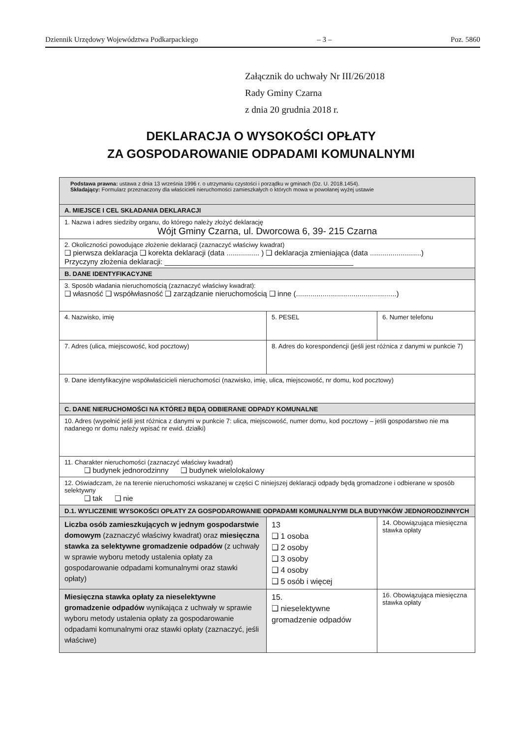Dziennik Urzędowy Województwa Podkarpackiego – 3 – Poz. 5860
Załącznik do uchwały Nr III/26/2018
Rady Gminy Czarna
z dnia 20 grudnia 2018 r.
DEKLARACJA O WYSOKOŚCI OPŁATY
ZA GOSPODAROWANIE ODPADAMI KOMUNALNYMI
| Podstawa prawna: ustawa z dnia 13 września 1996 r. o utrzymaniu czystości i porządku w gminach (Dz. U. 2018.1454). Składający: Formularz przeznaczony dla właścicieli nieruchomości zamieszkałych o których mowa w powołanej wyżej ustawie | | |
| A. MIEJSCE I CEL SKŁADANIA DEKLARACJI | | |
| 1. Nazwa i adres siedziby organu, do którego należy złożyć deklarację Wójt Gminy Czarna, ul. Dworcowa 6, 39- 215 Czarna | | |
| 2. Okoliczności powodujące złożenie deklaracji (zaznaczyć właściwy kwadrat) ❑ pierwsza deklaracja ❑ korekta deklaracji (data ................ ) ❑ deklaracja zmieniająca (data .........................) Przyczyny złożenia deklaracji: ______________________________________________ | | |
| B. DANE IDENTYFIKACYJNE | | |
| 3. Sposób władania nieruchomością (zaznaczyć właściwy kwadrat): ❑ własność ❑ współwłasność ❑ zarządzanie nieruchomością ❑ inne (.................................................) | | |
| 4. Nazwisko, imię | 5. PESEL | 6. Numer telefonu |
| 7. Adres (ulica, miejscowość, kod pocztowy) | 8. Adres do korespondencji (jeśli jest różnica z danymi w punkcie 7) | |
| 9. Dane identyfikacyjne współwłaścicieli nieruchomości (nazwisko, imię, ulica, miejscowość, nr domu, kod pocztowy) | | |
| C. DANE NIERUCHOMOŚCI NA KTÓREJ BĘDĄ ODBIERANE ODPADY KOMUNALNE | | |
| 10. Adres (wypełnić jeśli jest różnica z danymi w punkcie 7: ulica, miejscowość, numer domu, kod pocztowy – jeśli gospodarstwo nie ma nadanego nr domu należy wpisać nr ewid. działki) | | |
| 11. Charakter nieruchomości (zaznaczyć właściwy kwadrat) ❑ budynek jednorodzinny ❑ budynek wielolokalowy | | |
| 12. Oświadczam, że na terenie nieruchomości wskazanej w części C niniejszej deklaracji odpady będą gromadzone i odbierane w sposób selektywny ❑ tak ❑ nie | | |
| D.1. WYLICZENIE WYSOKOŚCI OPŁATY ZA GOSPODAROWANIE ODPADAMI KOMUNALNYMI DLA BUDYNKÓW JEDNORODZINNYCH | | |
| Liczba osób zamieszkujących w jednym gospodarstwie domowym (zaznaczyć właściwy kwadrat) oraz miesięczna stawka za selektywne gromadzenie odpadów (z uchwały w sprawie wyboru metody ustalenia opłaty za gospodarowanie odpadami komunalnymi oraz stawki opłaty) | 13 ❑ 1 osoba ❑ 2 osoby ❑ 3 osoby ❑ 4 osoby ❑ 5 osób i więcej | 14. Obowiązująca miesięczna stawka opłaty |
| Miesięczna stawka opłaty za nieselektywne gromadzenie odpadów wynikająca z uchwały w sprawie wyboru metody ustalenia opłaty za gospodarowanie odpadami komunalnymi oraz stawki opłaty (zaznaczyć, jeśli właściwe) | 15. ❑ nieselektywne gromadzenie odpadów | 16. Obowiązująca miesięczna stawka opłaty |